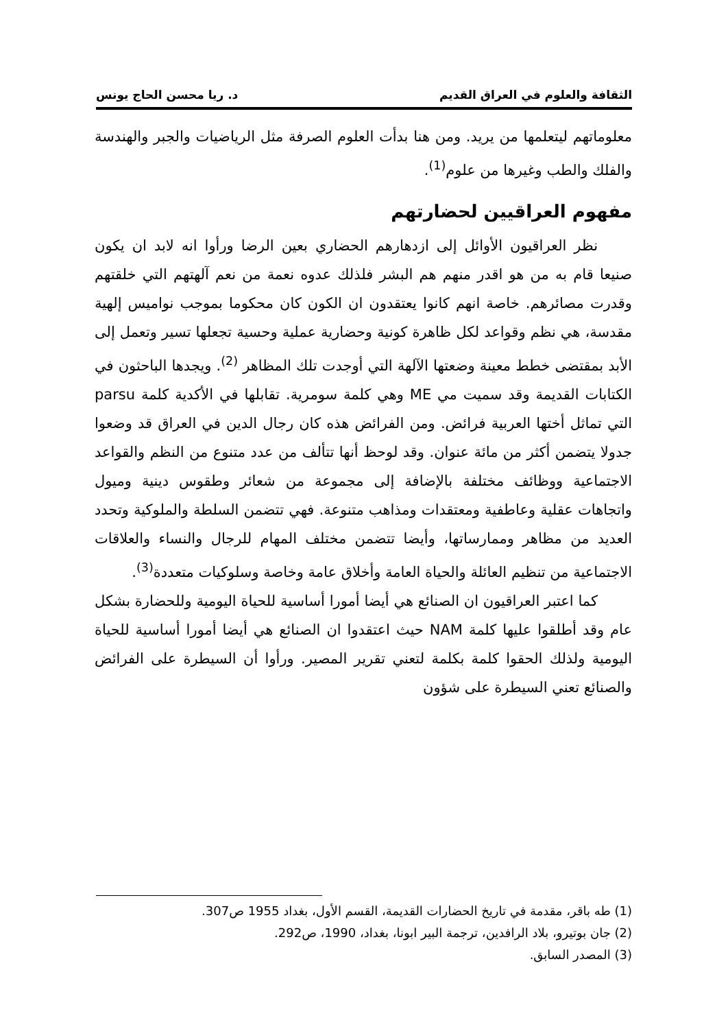الثقافة والعلوم في العراق القديم د. ريا محسن الحاج يونس
معلوماتهم ليتعلمها من يريد. ومن هنا بدأت العلوم الصرفة مثل الرياضيات والجبر والهندسة والفلك والطب وغيرها من علوم<sup>(1)</sup>.
مفهوم العراقيين لحضارتهم
نظر العراقيون الأوائل إلى ازدهارهم الحضاري بعين الرضا ورأوا انه لابد ان يكون صنيعا قام به من هو اقدر منهم هم البشر فلذلك عدوه نعمة من نعم آلهتهم التي خلقتهم وقدرت مصائرهم. خاصة انهم كانوا يعتقدون ان الكون كان محكوما بموجب نواميس إلهية مقدسة، هي نظم وقواعد لكل ظاهرة كونية وحضارية عملية وحسية تجعلها تسير وتعمل إلى الأبد بمقتضى خطط معينة وضعتها الآلهة التي أوجدت تلك المظاهر <sup>(2)</sup>. ويجدها الباحثون في الكتابات القديمة وقد سميت مي ME وهي كلمة سومرية. تقابلها في الأكدية كلمة parsu التي تماثل أختها العربية فرائض. ومن الفرائض هذه كان رجال الدين في العراق قد وضعوا جدولا يتضمن أكثر من مائة عنوان. وقد لوحظ أنها تتألف من عدد متنوع من النظم والقواعد الاجتماعية ووظائف مختلفة بالإضافة إلى مجموعة من شعائر وطقوس دينية وميول واتجاهات عقلية وعاطفية ومعتقدات ومذاهب متنوعة. فهي تتضمن السلطة والملوكية وتحدد العديد من مظاهر وممارساتها، وأيضا تتضمن مختلف المهام للرجال والنساء والعلاقات الاجتماعية من تنظيم العائلة والحياة العامة وأخلاق عامة وخاصة وسلوكيات متعددة<sup>(3)</sup>.
كما اعتبر العراقيون ان الصنائع هي أيضا أمورا أساسية للحياة اليومية وللحضارة بشكل عام وقد أطلقوا عليها كلمة NAM حيث اعتقدوا ان الصنائع هي أيضا أمورا أساسية للحياة اليومية ولذلك الحقوا كلمة بكلمة لتعني تقرير المصير. ورأوا أن السيطرة على الفرائض والصنائع تعني السيطرة على شؤون
(1) طه باقر، مقدمة في تاريخ الحضارات القديمة، القسم الأول، بغداد 1955 ص307.
(2) جان بوتيرو، بلاد الرافدين، ترجمة البير ابونا، بغداد، 1990، ص292.
(3) المصدر السابق.